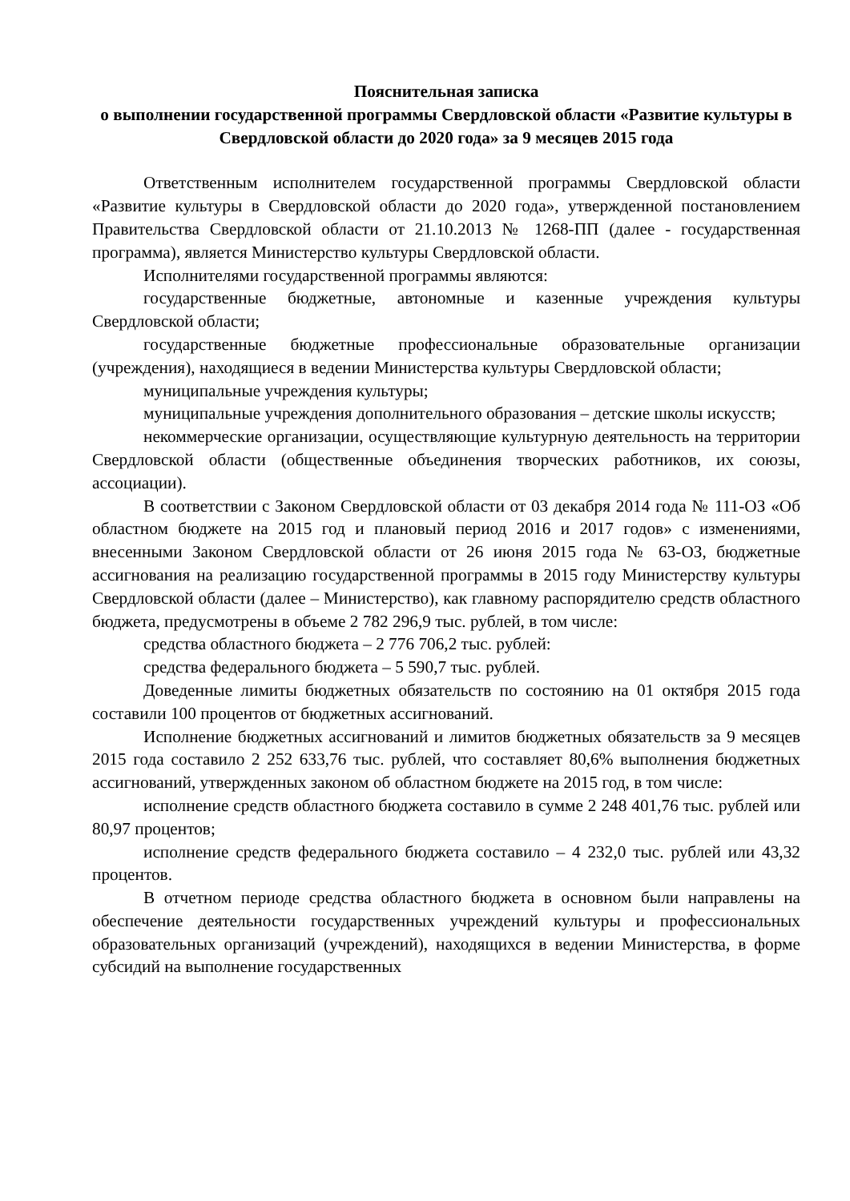Пояснительная записка
о выполнении государственной программы Свердловской области «Развитие культуры в Свердловской области до 2020 года» за 9 месяцев 2015 года
Ответственным исполнителем государственной программы Свердловской области «Развитие культуры в Свердловской области до 2020 года», утвержденной постановлением Правительства Свердловской области от 21.10.2013 № 1268-ПП (далее - государственная программа), является Министерство культуры Свердловской области.
Исполнителями государственной программы являются:
государственные бюджетные, автономные и казенные учреждения культуры Свердловской области;
государственные бюджетные профессиональные образовательные организации (учреждения), находящиеся в ведении Министерства культуры Свердловской области;
муниципальные учреждения культуры;
муниципальные учреждения дополнительного образования – детские школы искусств;
некоммерческие организации, осуществляющие культурную деятельность на территории Свердловской области (общественные объединения творческих работников, их союзы, ассоциации).
В соответствии с Законом Свердловской области от 03 декабря 2014 года № 111-ОЗ «Об областном бюджете на 2015 год и плановый период 2016 и 2017 годов» с изменениями, внесенными Законом Свердловской области от 26 июня 2015 года № 63-ОЗ, бюджетные ассигнования на реализацию государственной программы в 2015 году Министерству культуры Свердловской области (далее – Министерство), как главному распорядителю средств областного бюджета, предусмотрены в объеме 2 782 296,9 тыс. рублей, в том числе:
средства областного бюджета – 2 776 706,2 тыс. рублей:
средства федерального бюджета – 5 590,7 тыс. рублей.
Доведенные лимиты бюджетных обязательств по состоянию на 01 октября 2015 года составили 100 процентов от бюджетных ассигнований.
Исполнение бюджетных ассигнований и лимитов бюджетных обязательств за 9 месяцев 2015 года составило 2 252 633,76 тыс. рублей, что составляет 80,6% выполнения бюджетных ассигнований, утвержденных законом об областном бюджете на 2015 год, в том числе:
исполнение средств областного бюджета составило в сумме 2 248 401,76 тыс. рублей или 80,97 процентов;
исполнение средств федерального бюджета составило – 4 232,0 тыс. рублей или 43,32 процентов.
В отчетном периоде средства областного бюджета в основном были направлены на обеспечение деятельности государственных учреждений культуры и профессиональных образовательных организаций (учреждений), находящихся в ведении Министерства, в форме субсидий на выполнение государственных